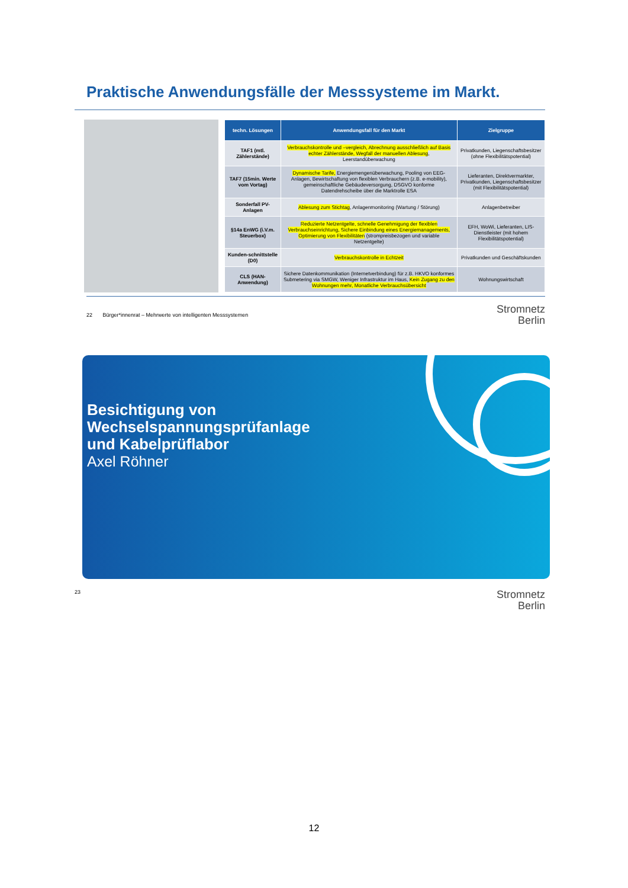Praktische Anwendungsfälle der Messsysteme im Markt.
| techn. Lösungen | Anwendungsfall für den Markt | Zielgruppe |
| --- | --- | --- |
| TAF1 (mtl. Zählerstände) | Verbrauchskontrolle und –vergleich, Abrechnung ausschließlich auf Basis echter Zählerstände, Wegfall der manuellen Ablesung , Leerstandüberwachung | Privatkunden, Liegenschaftsbesitzer (ohne Flexibilitätspotential) |
| TAF7 (15min. Werte vom Vortag) | Dynamische Tarife, Energiemengenüberwachung, Pooling von EEG-Anlagen, Bewirtschaftung von flexiblen Verbrauchern (z.B. e-mobility), gemeinschaftliche Gebäudeversorgung, DSGVO konforme Datendrehscheibe über die Marktrolle ESA | Lieferanten, Direktvermarkter, Privatkunden, Liegenschaftsbesitzer (mit Flexibilitätspotential) |
| Sonderfall PV-Anlagen | Ablesung zum Stichtag , Anlagenmonitoring (Wartung / Störung) | Anlagenbetreiber |
| §14a EnWG (i.V.m. Steuerbox) | Reduzierte Netzentgelte, schnelle Genehmigung der flexiblen Verbrauchseinrichtung, Sichere Einbindung eines Energiemanagements, Optimierung von Flexibilitäten (strompreisbezogen und variable Netzentgelte) | EFH, WoWi, Lieferanten, LIS-Dienstleister (mit hohem Flexibilitätspotential) |
| Kunden-schnittstelle (D0) | Verbrauchskontrolle in Echtzeit | Privatkunden und Geschäftskunden |
| CLS (HAN-Anwendung) | Sichere Datenkommunikation (Internetverbindung) für z.B. HKVO konformes Submetering via SMGW, Weniger Infrastruktur im Haus, Kein Zugang zu den Wohnungen mehr, Monatliche Verbrauchsübersicht | Wohnungswirtschaft |
22 Bürger*innenrat – Mehrwerte von intelligenten Messsystemen Stromnetz
Berlin
Besichtigung von
Wechselspannungsprüfanlage
und Kabelprüflabor
Axel Röhner
23 Stromnetz
Berlin
12